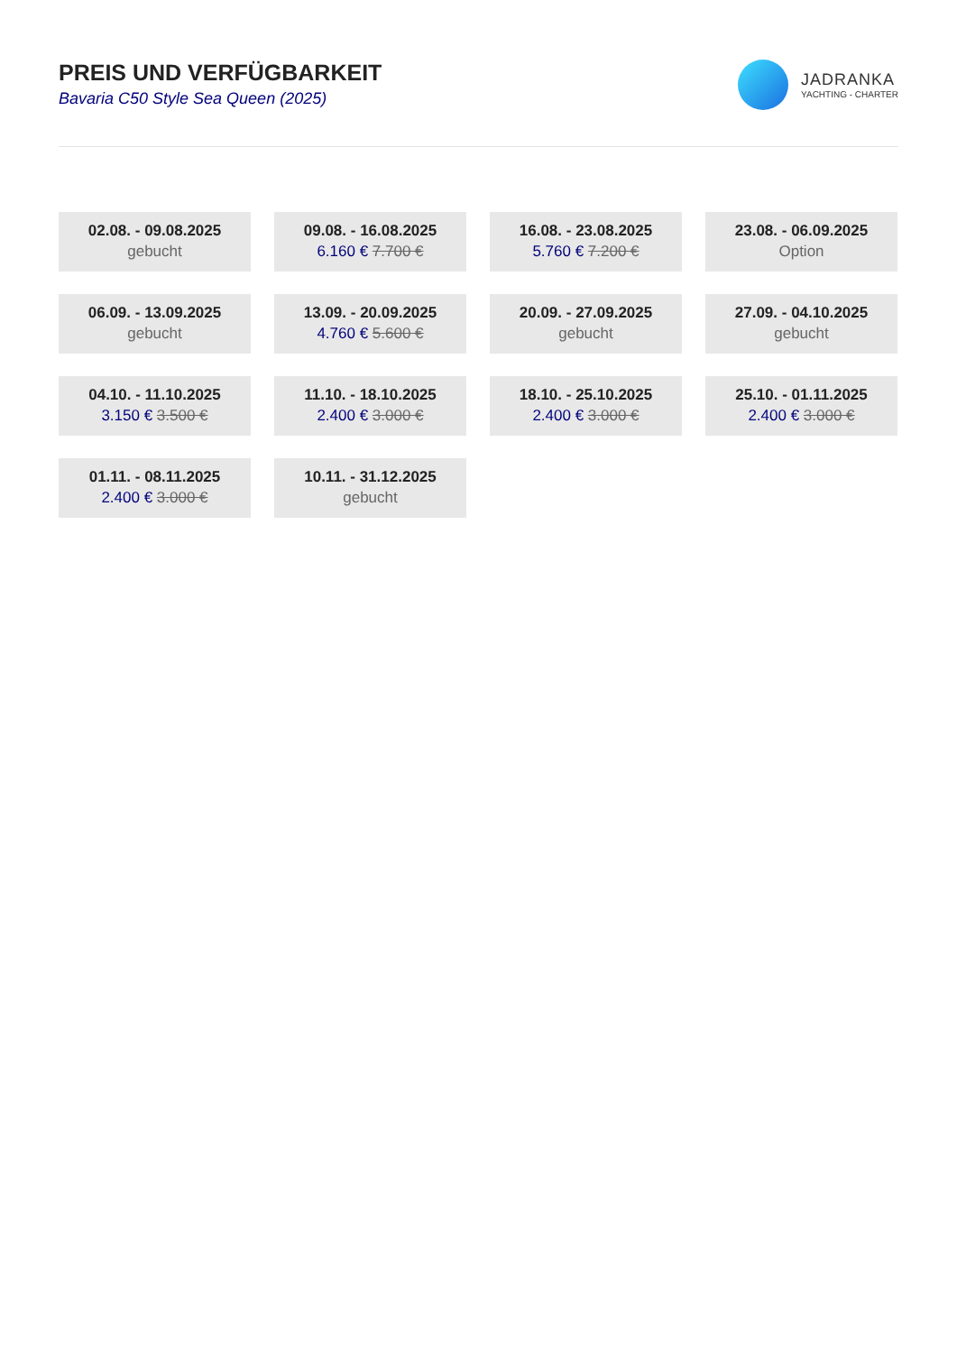PREIS UND VERFÜGBARKEIT
Bavaria C50 Style Sea Queen (2025)
JADRANKA
YACHTING - CHARTER
02.08. - 09.08.2025
gebucht
09.08. - 16.08.2025
6.160 € 7.700 €
16.08. - 23.08.2025
5.760 € 7.200 €
23.08. - 06.09.2025
Option
06.09. - 13.09.2025
gebucht
13.09. - 20.09.2025
4.760 € 5.600 €
20.09. - 27.09.2025
gebucht
27.09. - 04.10.2025
gebucht
04.10. - 11.10.2025
3.150 € 3.500 €
11.10. - 18.10.2025
2.400 € 3.000 €
18.10. - 25.10.2025
2.400 € 3.000 €
25.10. - 01.11.2025
2.400 € 3.000 €
01.11. - 08.11.2025
2.400 € 3.000 €
10.11. - 31.12.2025
gebucht